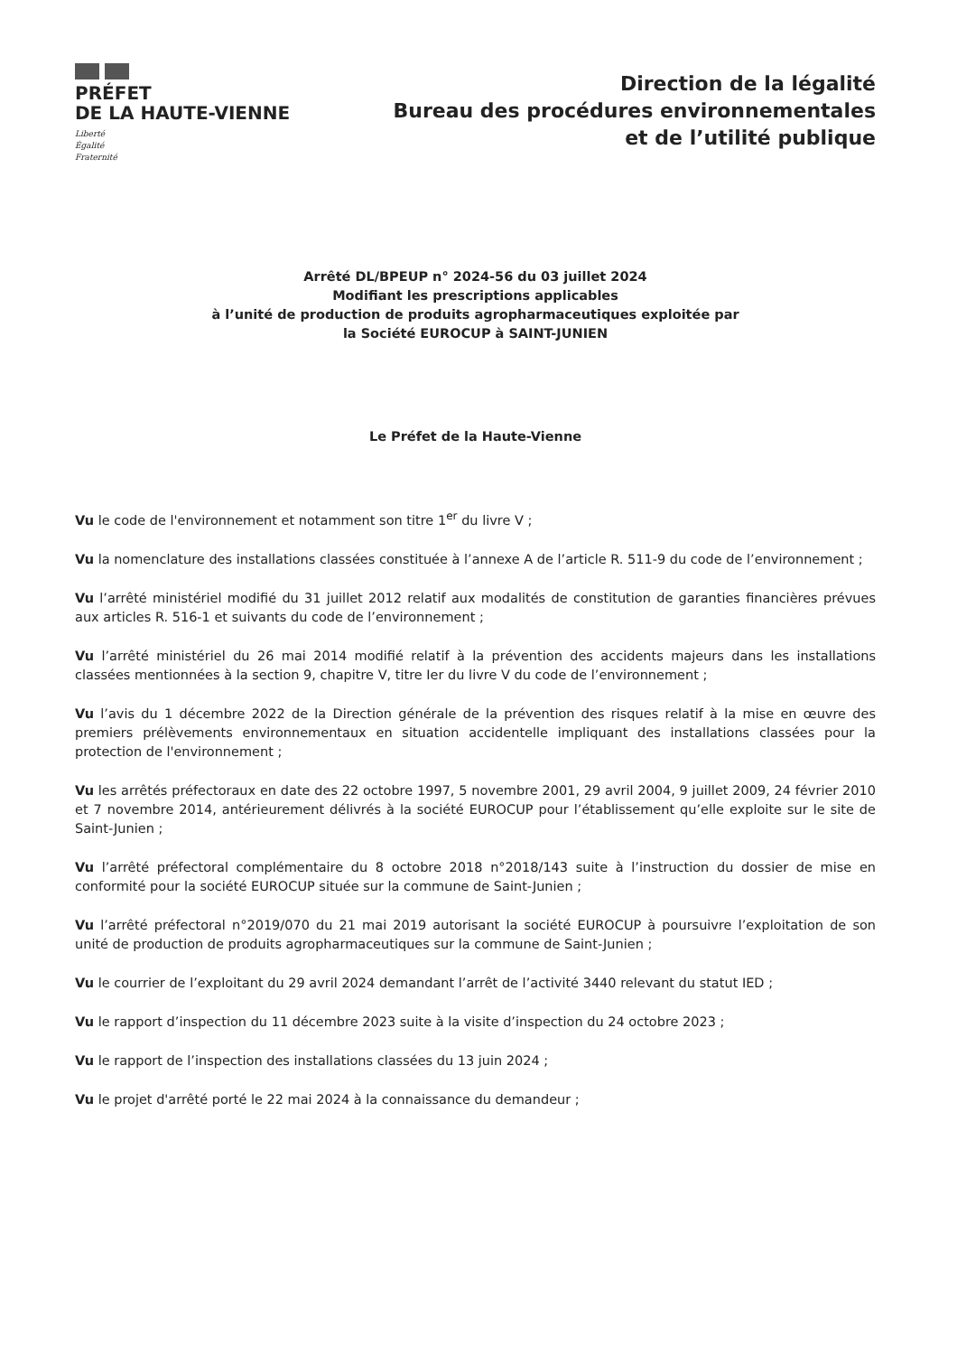PRÉFET
DE LA HAUTE-VIENNE
Liberté
Égalité
Fraternité
Direction de la légalité
Bureau des procédures environnementales
et de l’utilité publique
Arrêté DL/BPEUP n° 2024-56 du 03 juillet 2024
Modifiant les prescriptions applicables
à l’unité de production de produits agropharmaceutiques exploitée par
la Société EUROCUP à SAINT-JUNIEN
Le Préfet de la Haute-Vienne
Vu le code de l'environnement et notamment son titre 1<sup>er</sup> du livre V ;
Vu la nomenclature des installations classées constituée à l’annexe A de l’article R. 511-9 du code de l’environnement ;
Vu l’arrêté ministériel modifié du 31 juillet 2012 relatif aux modalités de constitution de garanties financières prévues aux articles R. 516-1 et suivants du code de l’environnement ;
Vu l’arrêté ministériel du 26 mai 2014 modifié relatif à la prévention des accidents majeurs dans les installations classées mentionnées à la section 9, chapitre V, titre Ier du livre V du code de l’environnement ;
Vu l’avis du 1 décembre 2022 de la Direction générale de la prévention des risques relatif à la mise en œuvre des premiers prélèvements environnementaux en situation accidentelle impliquant des installations classées pour la protection de l'environnement ;
Vu les arrêtés préfectoraux en date des 22 octobre 1997, 5 novembre 2001, 29 avril 2004, 9 juillet 2009, 24 février 2010 et 7 novembre 2014, antérieurement délivrés à la société EUROCUP pour l’établissement qu’elle exploite sur le site de Saint-Junien ;
Vu l’arrêté préfectoral complémentaire du 8 octobre 2018 n°2018/143 suite à l’instruction du dossier de mise en conformité pour la société EUROCUP située sur la commune de Saint-Junien ;
Vu l’arrêté préfectoral n°2019/070 du 21 mai 2019 autorisant la société EUROCUP à poursuivre l’exploitation de son unité de production de produits agropharmaceutiques sur la commune de Saint-Junien ;
Vu le courrier de l’exploitant du 29 avril 2024 demandant l’arrêt de l’activité 3440 relevant du statut IED ;
Vu le rapport d’inspection du 11 décembre 2023 suite à la visite d’inspection du 24 octobre 2023 ;
Vu le rapport de l’inspection des installations classées du 13 juin 2024 ;
Vu le projet d'arrêté porté le 22 mai 2024 à la connaissance du demandeur ;